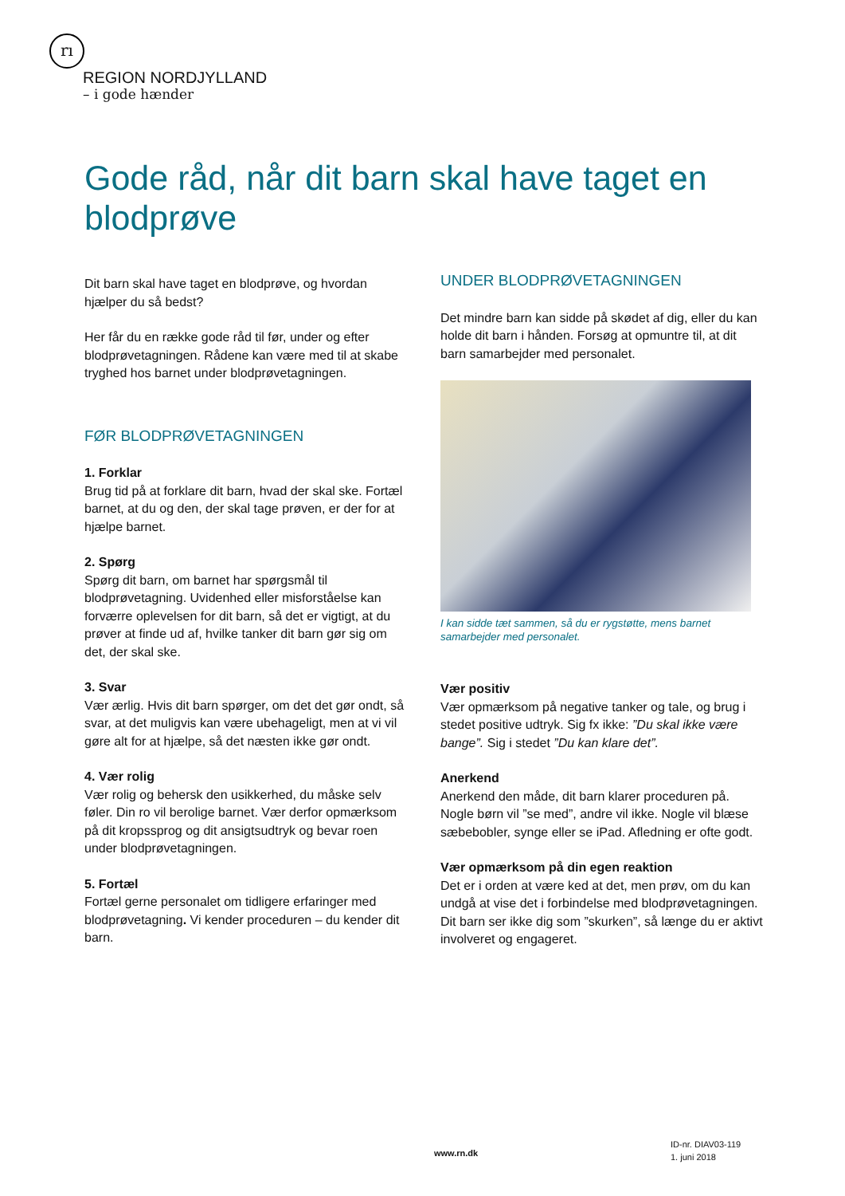rı
REGION NORDJYLLAND
– i gode hænder
Gode råd, når dit barn skal have taget en blodprøve
Dit barn skal have taget en blodprøve, og hvordan hjælper du så bedst?
Her får du en række gode råd til før, under og efter blodprøvetagningen. Rådene kan være med til at skabe tryghed hos barnet under blodprøvetagningen.
FØR BLODPRØVETAGNINGEN
1. Forklar
Brug tid på at forklare dit barn, hvad der skal ske. Fortæl barnet, at du og den, der skal tage prøven, er der for at hjælpe barnet.
2. Spørg
Spørg dit barn, om barnet har spørgsmål til blodprøvetagning. Uvidenhed eller misforståelse kan forværre oplevelsen for dit barn, så det er vigtigt, at du prøver at finde ud af, hvilke tanker dit barn gør sig om det, der skal ske.
3. Svar
Vær ærlig. Hvis dit barn spørger, om det det gør ondt, så svar, at det muligvis kan være ubehageligt, men at vi vil gøre alt for at hjælpe, så det næsten ikke gør ondt.
4. Vær rolig
Vær rolig og behersk den usikkerhed, du måske selv føler. Din ro vil berolige barnet. Vær derfor opmærksom på dit kropssprog og dit ansigtsudtryk og bevar roen under blodprøvetagningen.
5. Fortæl
Fortæl gerne personalet om tidligere erfaringer med blodprøvetagning. Vi kender proceduren – du kender dit barn.
UNDER BLODPRØVETAGNINGEN
Det mindre barn kan sidde på skødet af dig, eller du kan holde dit barn i hånden. Forsøg at opmuntre til, at dit barn samarbejder med personalet.
I kan sidde tæt sammen, så du er rygstøtte, mens barnet samarbejder med personalet.
Vær positiv
Vær opmærksom på negative tanker og tale, og brug i stedet positive udtryk. Sig fx ikke: ”Du skal ikke være bange”. Sig i stedet ”Du kan klare det”.
Anerkend
Anerkend den måde, dit barn klarer proceduren på. Nogle børn vil ”se med”, andre vil ikke. Nogle vil blæse sæbebobler, synge eller se iPad. Afledning er ofte godt.
Vær opmærksom på din egen reaktion
Det er i orden at være ked at det, men prøv, om du kan undgå at vise det i forbindelse med blodprøvetagningen. Dit barn ser ikke dig som ”skurken”, så længe du er aktivt involveret og engageret.
www.rn.dk
ID-nr. DIAV03-119
1. juni 2018